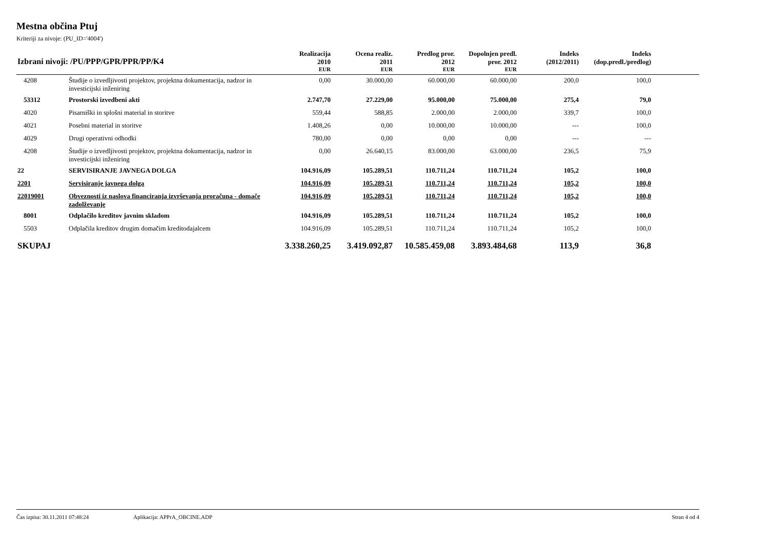Mestna občina Ptuj
Kriteriji za nivoje: (PU_ID='4004')
| Izbrani nivoji: /PU/PPP/GPR/PPR/PP/K4 | | Realizacija 2010 | Ocena realiz. 2011 | Predlog pror. 2012 | Dopolnjen predl. pror. 2012 | Indeks (2012/2011) | Indeks (dop.predl./predlog) | |
| --- | --- | --- | --- | --- | --- | --- | --- | --- |
| | | EUR | EUR | EUR | EUR | | | |
| 4208 | Študije o izvedljivosti projektov, projektna dokumentacija, nadzor in investicijski inženiring | 0,00 | 30.000,00 | 60.000,00 | 60.000,00 | 200,0 | 100,0 | |
| 53312 | Prostorski izvedbeni akti | 2.747,70 | 27.229,00 | 95.000,00 | 75.000,00 | 275,4 | 79,0 | |
| 4020 | Pisarniški in splošni material in storitve | 559,44 | 588,85 | 2.000,00 | 2.000,00 | 339,7 | 100,0 | |
| 4021 | Posebni material in storitve | 1.408,26 | 0,00 | 10.000,00 | 10.000,00 | --- | 100,0 | |
| 4029 | Drugi operativni odhodki | 780,00 | 0,00 | 0,00 | 0,00 | --- | --- | |
| 4208 | Študije o izvedljivosti projektov, projektna dokumentacija, nadzor in investicijski inženiring | 0,00 | 26.640,15 | 83.000,00 | 63.000,00 | 236,5 | 75,9 | |
| 22 | SERVISIRANJE JAVNEGA DOLGA | 104.916,09 | 105.289,51 | 110.711,24 | 110.711,24 | 105,2 | 100,0 | |
| 2201 | Servisiranje javnega dolga | 104.916,09 | 105.289,51 | 110.711,24 | 110.711,24 | 105,2 | 100,0 | |
| 22019001 | Obveznosti iz naslova financiranja izvrševanja proračuna - domače zadolževanje | 104.916,09 | 105.289,51 | 110.711,24 | 110.711,24 | 105,2 | 100,0 | |
| 8001 | Odplačilo kreditov javnim skladom | 104.916,09 | 105.289,51 | 110.711,24 | 110.711,24 | 105,2 | 100,0 | |
| 5503 | Odplačila kreditov drugim domačim kreditodajalcem | 104.916,09 | 105.289,51 | 110.711,24 | 110.711,24 | 105,2 | 100,0 | |
| SKUPAJ | | 3.338.260,25 | 3.419.092,87 | 10.585.459,08 | 3.893.484,68 | 113,9 | 36,8 | |
Čas izpisa: 30.11.2011 07:48:24 Aplikacija: APPrA_OBCINE.ADP Stran 4 od 4